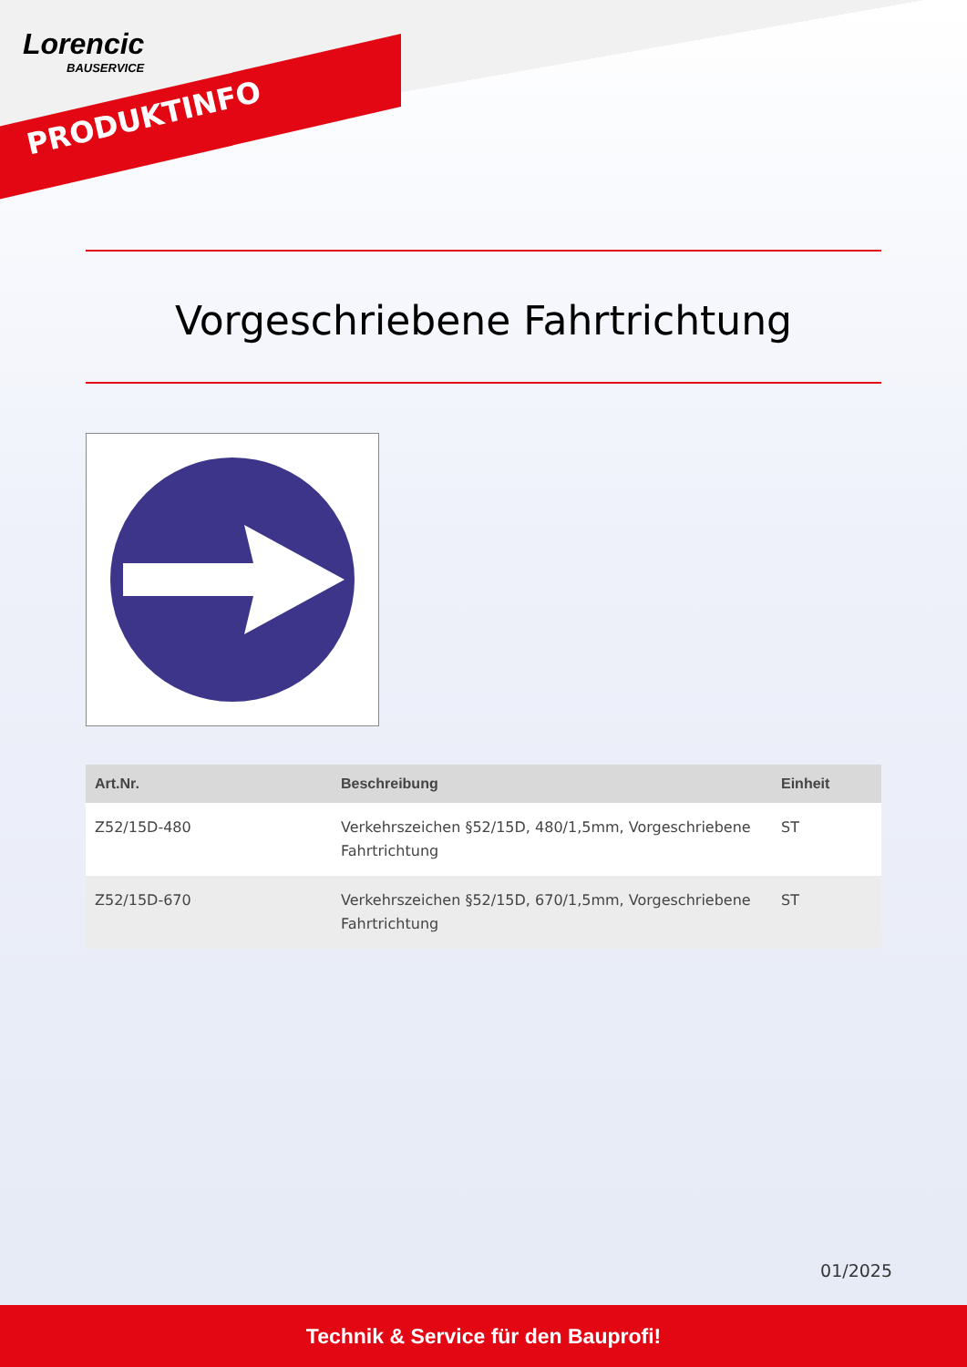Lorencic
BAUSERVICE
PRODUKTINFO
Vorgeschriebene Fahrtrichtung
| Art.Nr. | Beschreibung | Einheit |
| --- | --- | --- |
| Z52/15D-480 | Verkehrszeichen §52/15D, 480/1,5mm, Vorgeschriebene Fahrtrichtung | ST |
| Z52/15D-670 | Verkehrszeichen §52/15D, 670/1,5mm, Vorgeschriebene Fahrtrichtung | ST |
01/2025
Technik & Service für den Bauprofi!